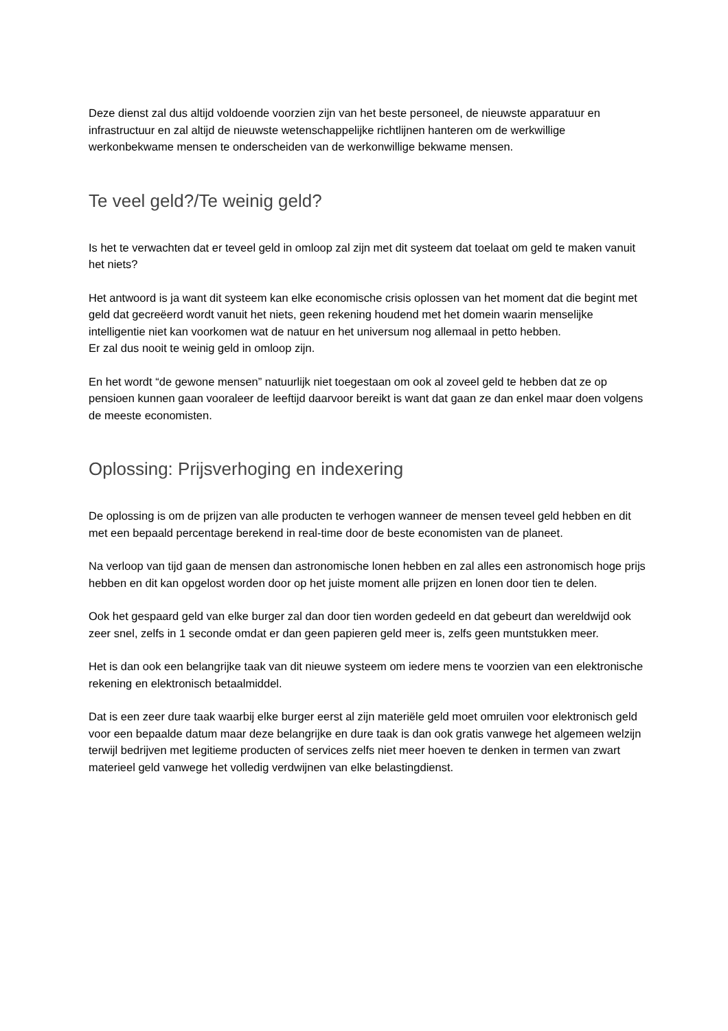Deze dienst zal dus altijd voldoende voorzien zijn van het beste personeel, de nieuwste apparatuur en infrastructuur en zal altijd de nieuwste wetenschappelijke richtlijnen hanteren om de werkwillige werkonbekwame mensen te onderscheiden van de werkonwillige bekwame mensen.
Te veel geld?/Te weinig geld?
Is het te verwachten dat er teveel geld in omloop zal zijn met dit systeem dat toelaat om geld te maken vanuit het niets?
Het antwoord is ja want dit systeem kan elke economische crisis oplossen van het moment dat die begint met geld dat gecreëerd wordt vanuit het niets, geen rekening houdend met het domein waarin menselijke intelligentie niet kan voorkomen wat de natuur en het universum nog allemaal in petto hebben.
Er zal dus nooit te weinig geld in omloop zijn.
En het wordt “de gewone mensen” natuurlijk niet toegestaan om ook al zoveel geld te hebben dat ze op pensioen kunnen gaan vooraleer de leeftijd daarvoor bereikt is want dat gaan ze dan enkel maar doen volgens de meeste economisten.
Oplossing: Prijsverhoging en indexering
De oplossing is om de prijzen van alle producten te verhogen wanneer de mensen teveel geld hebben en dit met een bepaald percentage berekend in real-time door de beste economisten van de planeet.
Na verloop van tijd gaan de mensen dan astronomische lonen hebben en zal alles een astronomisch hoge prijs hebben en dit kan opgelost worden door op het juiste moment alle prijzen en lonen door tien te delen.
Ook het gespaard geld van elke burger zal dan door tien worden gedeeld en dat gebeurt dan wereldwijd ook zeer snel, zelfs in 1 seconde omdat er dan geen papieren geld meer is, zelfs geen muntstukken meer.
Het is dan ook een belangrijke taak van dit nieuwe systeem om iedere mens te voorzien van een elektronische rekening en elektronisch betaalmiddel.
Dat is een zeer dure taak waarbij elke burger eerst al zijn materiële geld moet omruilen voor elektronisch geld voor een bepaalde datum maar deze belangrijke en dure taak is dan ook gratis vanwege het algemeen welzijn terwijl bedrijven met legitieme producten of services zelfs niet meer hoeven te denken in termen van zwart materieel geld vanwege het volledig verdwijnen van elke belastingdienst.